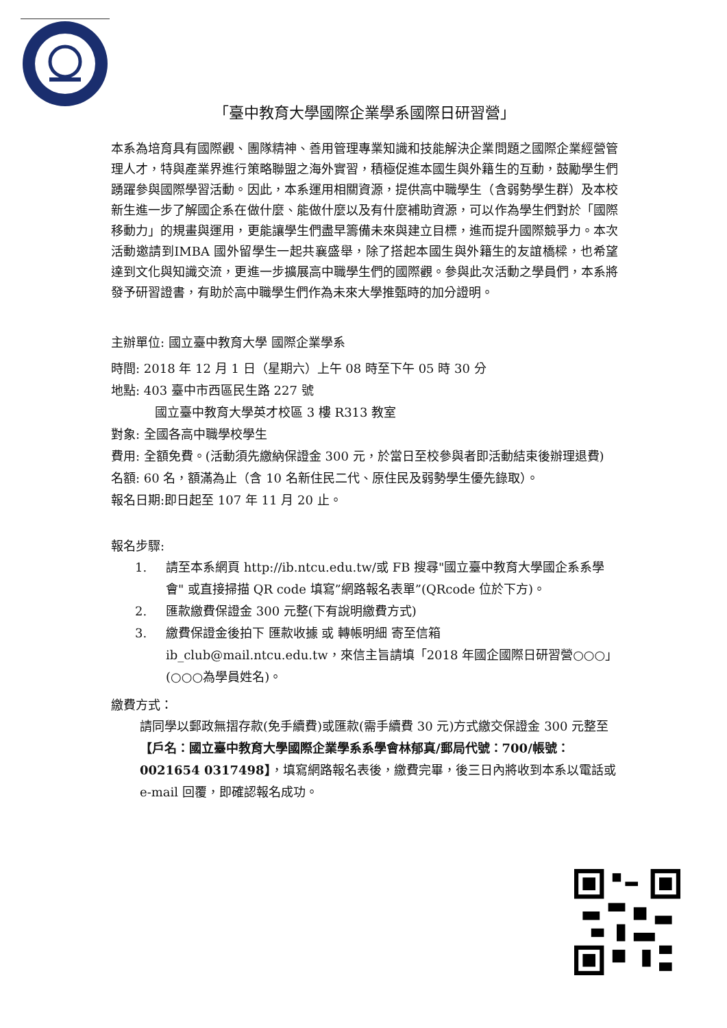「臺中教育大學國際企業學系國際日研習營」
本系為培育具有國際觀、團隊精神、善用管理專業知識和技能解決企業問題之國際企業經營管理人才，特與產業界進行策略聯盟之海外實習，積極促進本國生與外籍生的互動，鼓勵學生們踴躍參與國際學習活動。因此，本系運用相關資源，提供高中職學生（含弱勢學生群）及本校新生進一步了解國企系在做什麼、能做什麼以及有什麼補助資源，可以作為學生們對於「國際移動力」的規畫與運用，更能讓學生們盡早籌備未來與建立目標，進而提升國際競爭力。本次活動邀請到IMBA 國外留學生一起共襄盛舉，除了搭起本國生與外籍生的友誼橋樑，也希望達到文化與知識交流，更進一步擴展高中職學生們的國際觀。參與此次活動之學員們，本系將發予研習證書，有助於高中職學生們作為未來大學推甄時的加分證明。
主辦單位: 國立臺中教育大學 國際企業學系
時間: 2018 年 12 月 1 日（星期六）上午 08 時至下午 05 時 30 分
地點: 403 臺中市西區民生路 227 號
國立臺中教育大學英才校區 3 樓 R313 教室
對象: 全國各高中職學校學生
費用: 全額免費。(活動須先繳納保證金 300 元，於當日至校參與者即活動結束後辦理退費)
名額: 60 名，額滿為止（含 10 名新住民二代、原住民及弱勢學生優先錄取）。
報名日期:即日起至 107 年 11 月 20 止。
報名步驟:
1. 請至本系網頁 http://ib.ntcu.edu.tw/或 FB 搜尋"國立臺中教育大學國企系系學會" 或直接掃描 QR code 填寫”網路報名表單”(QRcode 位於下方)。
2. 匯款繳費保證金 300 元整(下有說明繳費方式)
3. 繳費保證金後拍下 匯款收據 或 轉帳明細 寄至信箱 ib_club@mail.ntcu.edu.tw，來信主旨請填「2018 年國企國際日研習營○○○」(○○○為學員姓名)。
繳費方式：
請同學以郵政無摺存款(免手續費)或匯款(需手續費 30 元)方式繳交保證金 300 元整至【戶名：國立臺中教育大學國際企業學系系學會林郁真/郵局代號：700/帳號：0021654 0317498】，填寫網路報名表後，繳費完畢，後三日內將收到本系以電話或 e-mail 回覆，即確認報名成功。